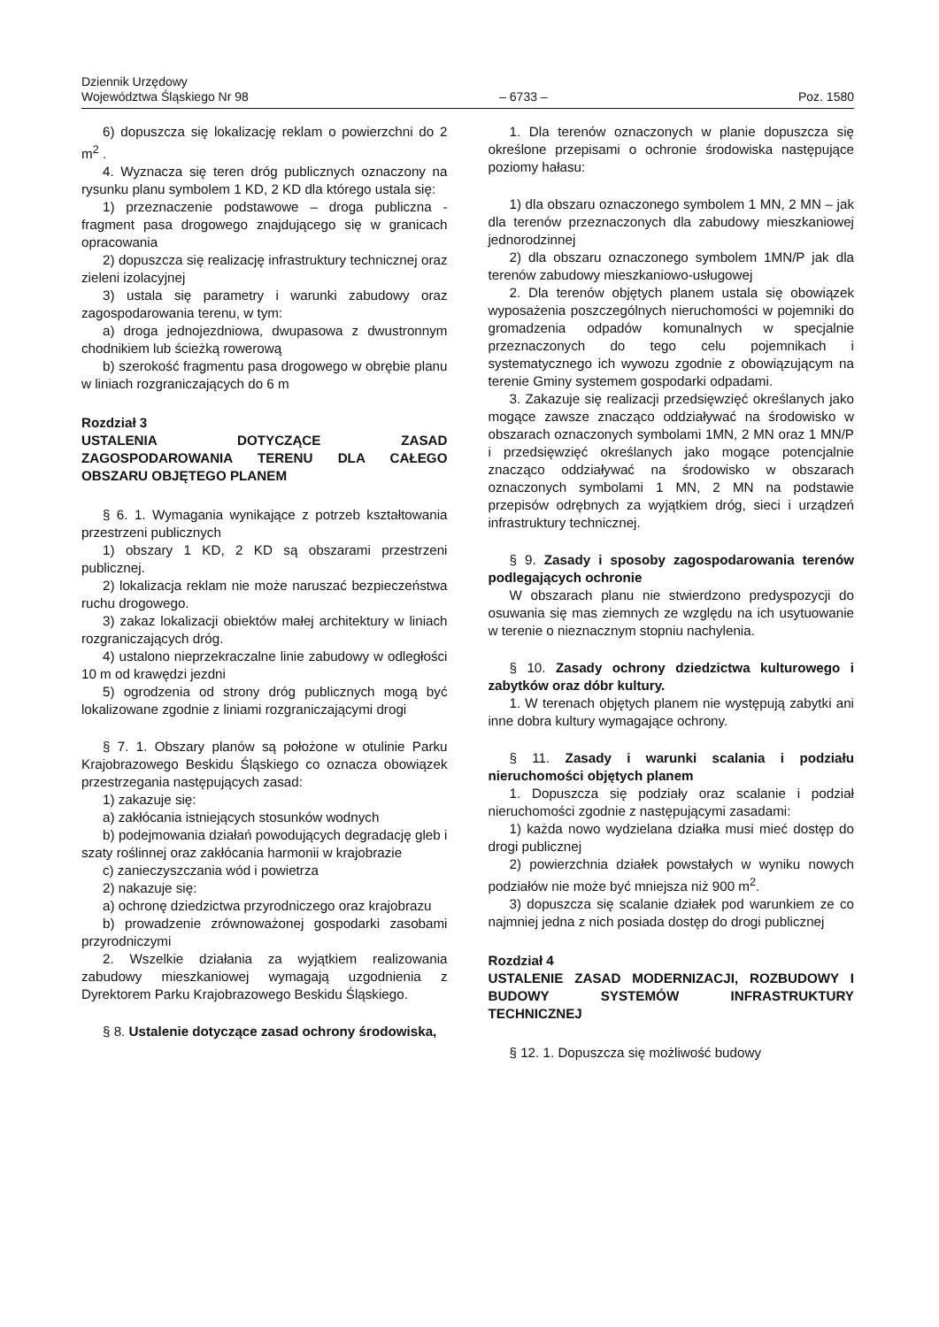Dziennik Urzędowy
Województwa Śląskiego Nr 98
– 6733 –
Poz. 1580
6) dopuszcza się lokalizację reklam o powierzchni do 2 m<sup>2</sup> .
4. Wyznacza się teren dróg publicznych oznaczony na rysunku planu symbolem 1 KD, 2 KD dla którego ustala się:
1) przeznaczenie podstawowe – droga publiczna - fragment pasa drogowego znajdującego się w granicach opracowania
2) dopuszcza się realizację infrastruktury technicznej oraz zieleni izolacyjnej
3) ustala się parametry i warunki zabudowy oraz zagospodarowania terenu, w tym:
a) droga jednojezdniowa, dwupasowa z dwustronnym chodnikiem lub ścieżką rowerową
b) szerokość fragmentu pasa drogowego w obrębie planu w liniach rozgraniczających do 6 m
Rozdział 3
USTALENIA DOTYCZĄCE ZASAD ZAGOSPODAROWANIA TERENU DLA CAŁEGO OBSZARU OBJĘTEGO PLANEM
§ 6. 1. Wymagania wynikające z potrzeb kształtowania przestrzeni publicznych
1) obszary 1 KD, 2 KD są obszarami przestrzeni publicznej.
2) lokalizacja reklam nie może naruszać bezpieczeństwa ruchu drogowego.
3) zakaz lokalizacji obiektów małej architektury w liniach rozgraniczających dróg.
4) ustalono nieprzekraczalne linie zabudowy w odległości 10 m od krawędzi jezdni
5) ogrodzenia od strony dróg publicznych mogą być lokalizowane zgodnie z liniami rozgraniczającymi drogi
§ 7. 1. Obszary planów są położone w otulinie Parku Krajobrazowego Beskidu Śląskiego co oznacza obowiązek przestrzegania następujących zasad:
1) zakazuje się:
a) zakłócania istniejących stosunków wodnych
b) podejmowania działań powodujących degradację gleb i szaty roślinnej oraz zakłócania harmonii w krajobrazie
c) zanieczyszczania wód i powietrza
2) nakazuje się:
a) ochronę dziedzictwa przyrodniczego oraz krajobrazu
b) prowadzenie zrównoważonej gospodarki zasobami przyrodniczymi
2. Wszelkie działania za wyjątkiem realizowania zabudowy mieszkaniowej wymagają uzgodnienia z Dyrektorem Parku Krajobrazowego Beskidu Śląskiego.
§ 8. Ustalenie dotyczące zasad ochrony środowiska,
1. Dla terenów oznaczonych w planie dopuszcza się określone przepisami o ochronie środowiska następujące poziomy hałasu:
1) dla obszaru oznaczonego symbolem 1 MN, 2 MN – jak dla terenów przeznaczonych dla zabudowy mieszkaniowej jednorodzinnej
2) dla obszaru oznaczonego symbolem 1MN/P jak dla terenów zabudowy mieszkaniowo-usługowej
2. Dla terenów objętych planem ustala się obowiązek wyposażenia poszczególnych nieruchomości w pojemniki do gromadzenia odpadów komunalnych w specjalnie przeznaczonych do tego celu pojemnikach i systematycznego ich wywozu zgodnie z obowiązującym na terenie Gminy systemem gospodarki odpadami.
3. Zakazuje się realizacji przedsięwzięć określanych jako mogące zawsze znacząco oddziaływać na środowisko w obszarach oznaczonych symbolami 1MN, 2 MN oraz 1 MN/P i przedsięwzięć określanych jako mogące potencjalnie znacząco oddziaływać na środowisko w obszarach oznaczonych symbolami 1 MN, 2 MN na podstawie przepisów odrębnych za wyjątkiem dróg, sieci i urządzeń infrastruktury technicznej.
§ 9. Zasady i sposoby zagospodarowania terenów podlegających ochronie
W obszarach planu nie stwierdzono predyspozycji do osuwania się mas ziemnych ze względu na ich usytuowanie w terenie o nieznacznym stopniu nachylenia.
§ 10. Zasady ochrony dziedzictwa kulturowego i zabytków oraz dóbr kultury.
1. W terenach objętych planem nie występują zabytki ani inne dobra kultury wymagające ochrony.
§ 11. Zasady i warunki scalania i podziału nieruchomości objętych planem
1. Dopuszcza się podziały oraz scalanie i podział nieruchomości zgodnie z następującymi zasadami:
1) każda nowo wydzielana działka musi mieć dostęp do drogi publicznej
2) powierzchnia działek powstałych w wyniku nowych podziałów nie może być mniejsza niż 900 m<sup>2</sup>.
3) dopuszcza się scalanie działek pod warunkiem ze co najmniej jedna z nich posiada dostęp do drogi publicznej
Rozdział 4
USTALENIE ZASAD MODERNIZACJI, ROZBUDOWY I BUDOWY SYSTEMÓW INFRASTRUKTURY TECHNICZNEJ
§ 12. 1. Dopuszcza się możliwość budowy